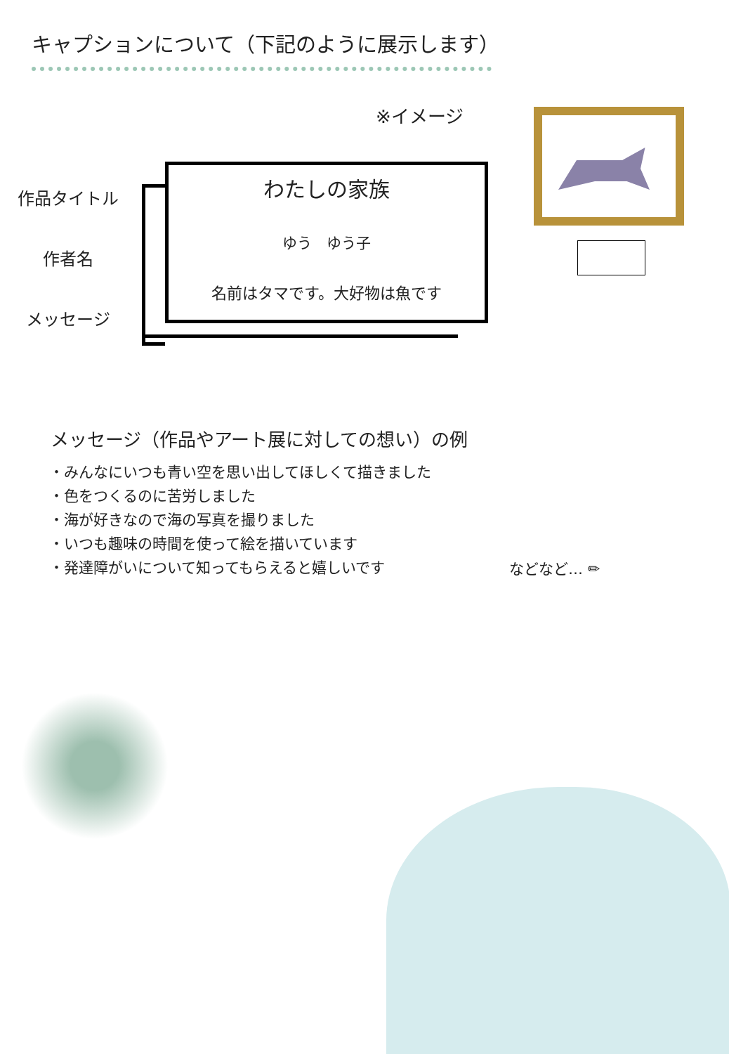キャプションについて（下記のように展示します）
※イメージ
作品タイトル
作者名
メッセージ
わたしの家族
ゆう　ゆう子
名前はタマです。大好物は魚です
メッセージ（作品やアート展に対しての想い）の例
・みんなにいつも青い空を思い出してほしくて描きました
・色をつくるのに苦労しました
・海が好きなので海の写真を撮りました
・いつも趣味の時間を使って絵を描いています
・発達障がいについて知ってもらえると嬉しいです
などなど… ✏